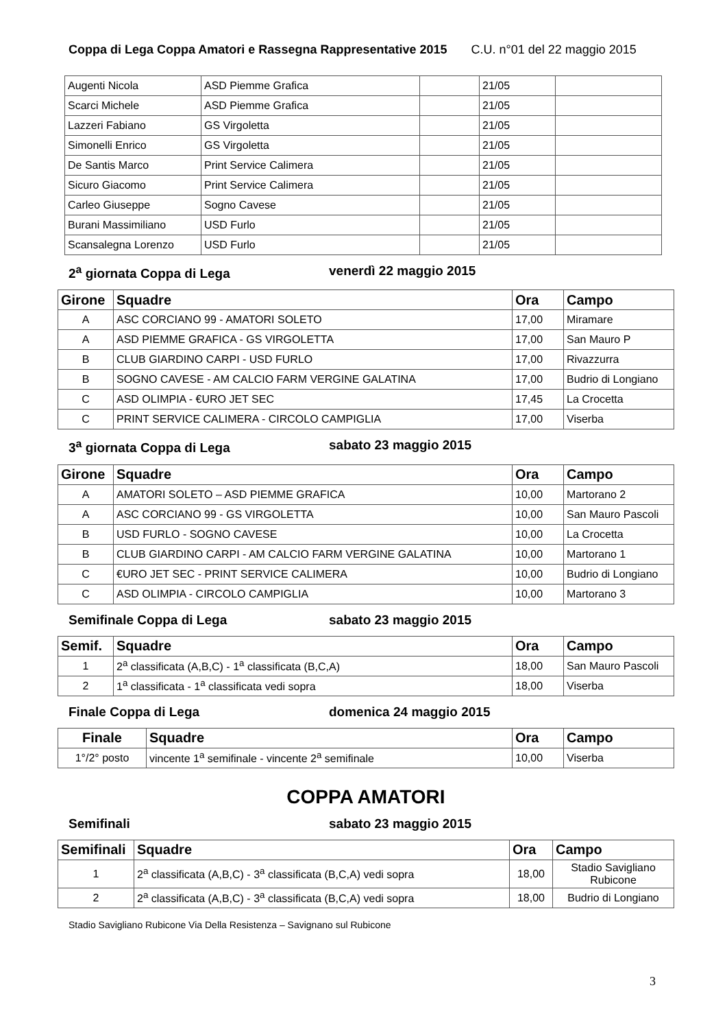Coppa di Lega Coppa Amatori e Rassegna Rappresentative 2015 C.U. n°01 del 22 maggio 2015
| Augenti Nicola | ASD Piemme Grafica | | 21/05 | |
| Scarci Michele | ASD Piemme Grafica | | 21/05 | |
| Lazzeri Fabiano | GS Virgoletta | | 21/05 | |
| Simonelli Enrico | GS Virgoletta | | 21/05 | |
| De Santis Marco | Print Service Calimera | | 21/05 | |
| Sicuro Giacomo | Print Service Calimera | | 21/05 | |
| Carleo Giuseppe | Sogno Cavese | | 21/05 | |
| Burani Massimiliano | USD Furlo | | 21/05 | |
| Scansalegna Lorenzo | USD Furlo | | 21/05 | |
2<sup>a</sup> giornata Coppa di Lega venerdì 22 maggio 2015
| Girone | Squadre | Ora | Campo |
| --- | --- | --- | --- |
| A | ASC CORCIANO 99 - AMATORI SOLETO | 17,00 | Miramare |
| A | ASD PIEMME GRAFICA - GS VIRGOLETTA | 17,00 | San Mauro P |
| B | CLUB GIARDINO CARPI - USD FURLO | 17,00 | Rivazzurra |
| B | SOGNO CAVESE - AM CALCIO FARM VERGINE GALATINA | 17,00 | Budrio di Longiano |
| C | ASD OLIMPIA - €URO JET SEC | 17,45 | La Crocetta |
| C | PRINT SERVICE CALIMERA - CIRCOLO CAMPIGLIA | 17,00 | Viserba |
3<sup>a</sup> giornata Coppa di Lega sabato 23 maggio 2015
| Girone | Squadre | Ora | Campo |
| --- | --- | --- | --- |
| A | AMATORI SOLETO – ASD PIEMME GRAFICA | 10,00 | Martorano 2 |
| A | ASC CORCIANO 99 - GS VIRGOLETTA | 10,00 | San Mauro Pascoli |
| B | USD FURLO - SOGNO CAVESE | 10,00 | La Crocetta |
| B | CLUB GIARDINO CARPI - AM CALCIO FARM VERGINE GALATINA | 10,00 | Martorano 1 |
| C | €URO JET SEC - PRINT SERVICE CALIMERA | 10,00 | Budrio di Longiano |
| C | ASD OLIMPIA - CIRCOLO CAMPIGLIA | 10,00 | Martorano 3 |
Semifinale Coppa di Lega sabato 23 maggio 2015
| Semif. | Squadre | Ora | Campo |
| --- | --- | --- | --- |
| 1 | 2<sup>a</sup> classificata (A,B,C) - 1<sup>a</sup> classificata (B,C,A) | 18,00 | San Mauro Pascoli |
| 2 | 1<sup>a</sup> classificata - 1<sup>a</sup> classificata vedi sopra | 18,00 | Viserba |
Finale Coppa di Lega domenica 24 maggio 2015
| Finale | Squadre | Ora | Campo |
| --- | --- | --- | --- |
| 1°/2° posto | vincente 1<sup>a</sup> semifinale - vincente 2<sup>a</sup> semifinale | 10,00 | Viserba |
COPPA AMATORI
Semifinali sabato 23 maggio 2015
| Semifinali | Squadre | Ora | Campo |
| --- | --- | --- | --- |
| 1 | 2<sup>a</sup> classificata (A,B,C) - 3<sup>a</sup> classificata (B,C,A) vedi sopra | 18,00 | Stadio Savigliano Rubicone |
| 2 | 2<sup>a</sup> classificata (A,B,C) - 3<sup>a</sup> classificata (B,C,A) vedi sopra | 18,00 | Budrio di Longiano |
Stadio Savigliano Rubicone Via Della Resistenza – Savignano sul Rubicone
3